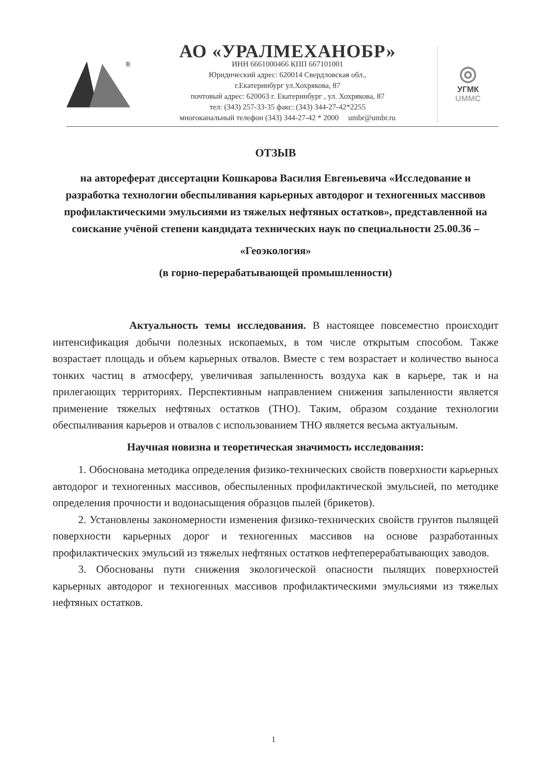®
АО «УРАЛМЕХАНОБР»
ИНН 6661000466 КПП 667101001
Юридический адрес: 620014 Свердловская обл.,
г.Екатеринбург ул.Хохрякова, 87
почтовый адрес: 620063 г. Екатеринбург , ул. Хохрякова, 87
тел: (343) 257-33-35 факс: (343) 344-27-42*2255
многоканальный телефон (343) 344-27-42 * 2000 umbr@umbr.ru
◎
УГМК
UMMC
ОТЗЫВ
на автореферат диссертации Кошкарова Василия Евгеньевича «Исследование и разработка технологии обеспыливания карьерных автодорог и техногенных массивов профилактическими эмульсиями из тяжелых нефтяных остатков», представленной на соискание учёной степени кандидата технических наук по специальности 25.00.36 –
«Геоэкология»
(в горно-перерабатывающей промышленности)
Актуальность темы исследования. В настоящее повсеместно происходит интенсификация добычи полезных ископаемых, в том числе открытым способом. Также возрастает площадь и объем карьерных отвалов. Вместе с тем возрастает и количество выноса тонких частиц в атмосферу, увеличивая запыленность воздуха как в карьере, так и на прилегающих территориях. Перспективным направлением снижения запыленности является применение тяжелых нефтяных остатков (ТНО). Таким, образом создание технологии обеспыливания карьеров и отвалов с использованием ТНО является весьма актуальным.
Научная новизна и теоретическая значимость исследования:
1. Обоснована методика определения физико-технических свойств поверхности карьерных автодорог и техногенных массивов, обеспыленных профилактической эмульсией, по методике определения прочности и водонасыщения образцов пылей (брикетов).
2. Установлены закономерности изменения физико-технических свойств грунтов пылящей поверхности карьерных дорог и техногенных массивов на основе разработанных профилактических эмульсий из тяжелых нефтяных остатков нефтеперерабатывающих заводов.
3. Обоснованы пути снижения экологической опасности пылящих поверхностей карьерных автодорог и техногенных массивов профилактическими эмульсиями из тяжелых нефтяных остатков.
1